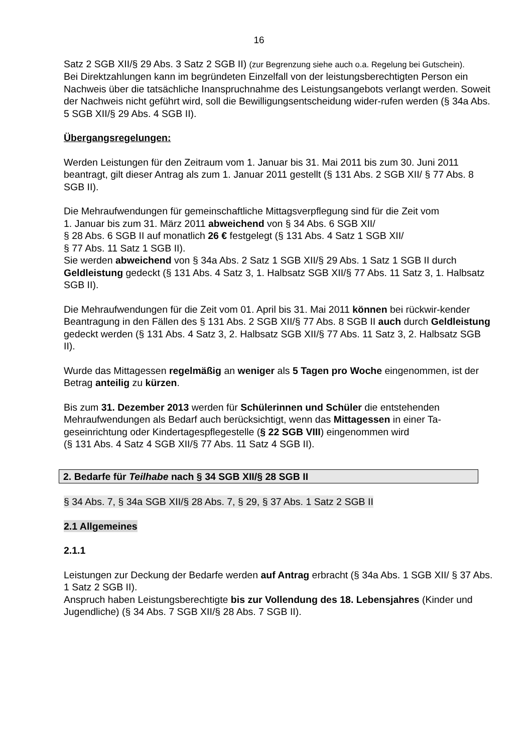16
Satz 2 SGB XII/§ 29 Abs. 3 Satz 2 SGB II) (zur Begrenzung siehe auch o.a. Regelung bei Gutschein).
Bei Direktzahlungen kann im begründeten Einzelfall von der leistungsberechtigten Person ein Nachweis über die tatsächliche Inanspruchnahme des Leistungsangebots verlangt werden. Soweit der Nachweis nicht geführt wird, soll die Bewilligungsentscheidung wider-rufen werden (§ 34a Abs. 5 SGB XII/§ 29 Abs. 4 SGB II).
Übergangsregelungen:
Werden Leistungen für den Zeitraum vom 1. Januar bis 31. Mai 2011 bis zum 30. Juni 2011 beantragt, gilt dieser Antrag als zum 1. Januar 2011 gestellt (§ 131 Abs. 2 SGB XII/ § 77 Abs. 8 SGB II).
Die Mehraufwendungen für gemeinschaftliche Mittagsverpflegung sind für die Zeit vom
1. Januar bis zum 31. März 2011 abweichend von § 34 Abs. 6 SGB XII/
§ 28 Abs. 6 SGB II auf monatlich 26 € festgelegt (§ 131 Abs. 4 Satz 1 SGB XII/
§ 77 Abs. 11 Satz 1 SGB II).
Sie werden abweichend von § 34a Abs. 2 Satz 1 SGB XII/§ 29 Abs. 1 Satz 1 SGB II durch Geldleistung gedeckt (§ 131 Abs. 4 Satz 3, 1. Halbsatz SGB XII/§ 77 Abs. 11 Satz 3, 1. Halbsatz SGB II).
Die Mehraufwendungen für die Zeit vom 01. April bis 31. Mai 2011 können bei rückwir-kender Beantragung in den Fällen des § 131 Abs. 2 SGB XII/§ 77 Abs. 8 SGB II auch durch Geldleistung gedeckt werden (§ 131 Abs. 4 Satz 3, 2. Halbsatz SGB XII/§ 77 Abs. 11 Satz 3, 2. Halbsatz SGB II).
Wurde das Mittagessen regelmäßig an weniger als 5 Tagen pro Woche eingenommen, ist der Betrag anteilig zu kürzen.
Bis zum 31. Dezember 2013 werden für Schülerinnen und Schüler die entstehenden Mehraufwendungen als Bedarf auch berücksichtigt, wenn das Mittagessen in einer Ta-geseinrichtung oder Kindertagespflegestelle (§ 22 SGB VIII) eingenommen wird
(§ 131 Abs. 4 Satz 4 SGB XII/§ 77 Abs. 11 Satz 4 SGB II).
2. Bedarfe für Teilhabe nach § 34 SGB XII/§ 28 SGB II
§ 34 Abs. 7, § 34a SGB XII/§ 28 Abs. 7, § 29, § 37 Abs. 1 Satz 2 SGB II
2.1 Allgemeines
2.1.1
Leistungen zur Deckung der Bedarfe werden auf Antrag erbracht (§ 34a Abs. 1 SGB XII/ § 37 Abs. 1 Satz 2 SGB II).
Anspruch haben Leistungsberechtigte bis zur Vollendung des 18. Lebensjahres (Kinder und Jugendliche) (§ 34 Abs. 7 SGB XII/§ 28 Abs. 7 SGB II).